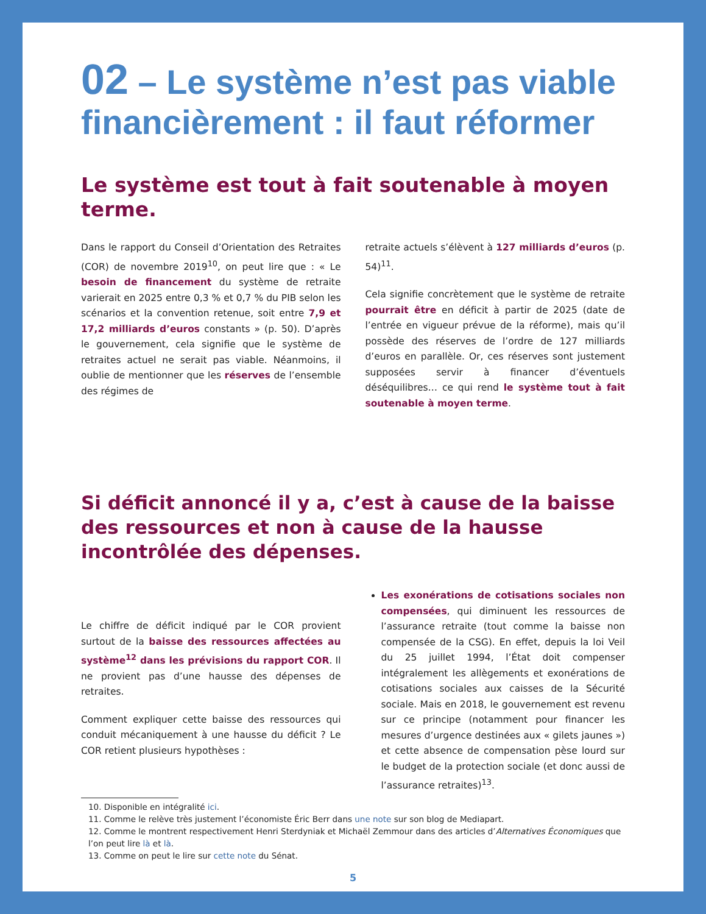02 – Le système n’est pas viable financièrement : il faut réformer
Le système est tout à fait soutenable à moyen terme.
Dans le rapport du Conseil d’Orientation des Retraites (COR) de novembre 2019<sup>10</sup>, on peut lire que : « Le besoin de financement du système de retraite varierait en 2025 entre 0,3 % et 0,7 % du PIB selon les scénarios et la convention retenue, soit entre 7,9 et 17,2 milliards d’euros constants » (p. 50). D’après le gouvernement, cela signifie que le système de retraites actuel ne serait pas viable. Néanmoins, il oublie de mentionner que les réserves de l’ensemble des régimes de
retraite actuels s’élèvent à 127 milliards d’euros (p. 54)<sup>11</sup>.
Cela signifie concrètement que le système de retraite pourrait être en déficit à partir de 2025 (date de l’entrée en vigueur prévue de la réforme), mais qu’il possède des réserves de l’ordre de 127 milliards d’euros en parallèle. Or, ces réserves sont justement supposées servir à financer d’éventuels déséquilibres… ce qui rend le système tout à fait soutenable à moyen terme.
Si déficit annoncé il y a, c’est à cause de la baisse des ressources et non à cause de la hausse incontrôlée des dépenses.
Le chiffre de déficit indiqué par le COR provient surtout de la baisse des ressources affectées au système<sup>12</sup> dans les prévisions du rapport COR. Il ne provient pas d’une hausse des dépenses de retraites.
Comment expliquer cette baisse des ressources qui conduit mécaniquement à une hausse du déficit ? Le COR retient plusieurs hypothèses :
Les exonérations de cotisations sociales non compensées, qui diminuent les ressources de l’assurance retraite (tout comme la baisse non compensée de la CSG). En effet, depuis la loi Veil du 25 juillet 1994, l’État doit compenser intégralement les allègements et exonérations de cotisations sociales aux caisses de la Sécurité sociale. Mais en 2018, le gouvernement est revenu sur ce principe (notamment pour financer les mesures d’urgence destinées aux « gilets jaunes ») et cette absence de compensation pèse lourd sur le budget de la protection sociale (et donc aussi de l’assurance retraites)<sup>13</sup>.
10. Disponible en intégralité ici.
11. Comme le relève très justement l’économiste Éric Berr dans une note sur son blog de Mediapart.
12. Comme le montrent respectivement Henri Sterdyniak et Michaël Zemmour dans des articles d’Alternatives Économiques que l’on peut lire là et là.
13. Comme on peut le lire sur cette note du Sénat.
5